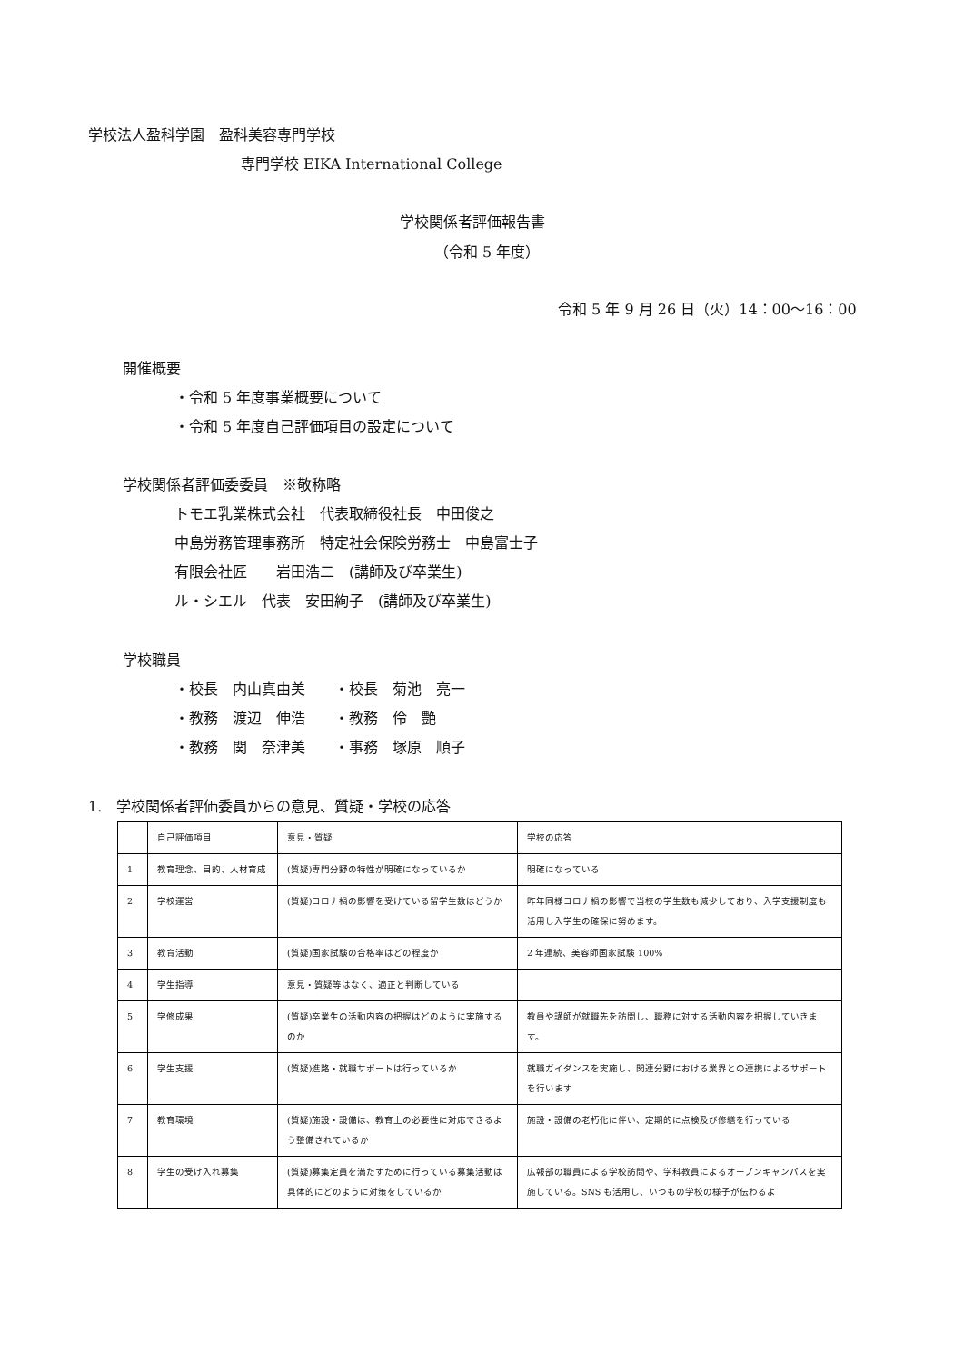学校法人盈科学園　盈科美容専門学校
専門学校 EIKA International College
学校関係者評価報告書
（令和 5 年度）
令和 5 年 9 月 26 日（火）14：00〜16：00
開催概要
・令和 5 年度事業概要について
・令和 5 年度自己評価項目の設定について
学校関係者評価委委員　※敬称略
トモエ乳業株式会社　代表取締役社長　中田俊之
中島労務管理事務所　特定社会保険労務士　中島富士子
有限会社匠　　岩田浩二　(講師及び卒業生)
ル・シエル　代表　安田絢子　(講師及び卒業生)
学校職員
・校長　内山真由美　　・校長　菊池　亮一
・教務　渡辺　伸浩　　・教務　伶　艶
・教務　関　奈津美　　・事務　塚原　順子
1.　学校関係者評価委員からの意見、質疑・学校の応答
| | 自己評価項目 | 意見・質疑 | 学校の応答 |
| 1 | 教育理念、目的、人材育成 | (質疑)専門分野の特性が明確になっているか | 明確になっている |
| 2 | 学校運営 | (質疑)コロナ禍の影響を受けている留学生数はどうか | 昨年同様コロナ禍の影響で当校の学生数も減少しており、入学支援制度も活用し入学生の確保に努めます。 |
| 3 | 教育活動 | (質疑)国家試験の合格率はどの程度か | 2 年連続、美容師国家試験 100% |
| 4 | 学生指導 | 意見・質疑等はなく、適正と判断している | |
| 5 | 学修成果 | (質疑)卒業生の活動内容の把握はどのように実施するのか | 教員や講師が就職先を訪問し、職務に対する活動内容を把握していきます。 |
| 6 | 学生支援 | (質疑)進路・就職サポートは行っているか | 就職ガイダンスを実施し、関連分野における業界との連携によるサポートを行います |
| 7 | 教育環境 | (質疑)施設・設備は、教育上の必要性に対応できるよう整備されているか | 施設・設備の老朽化に伴い、定期的に点検及び修繕を行っている |
| 8 | 学生の受け入れ募集 | (質疑)募集定員を満たすために行っている募集活動は具体的にどのように対策をしているか | 広報部の職員による学校訪問や、学科教員によるオープンキャンパスを実施している。SNS も活用し、いつもの学校の様子が伝わるよ |